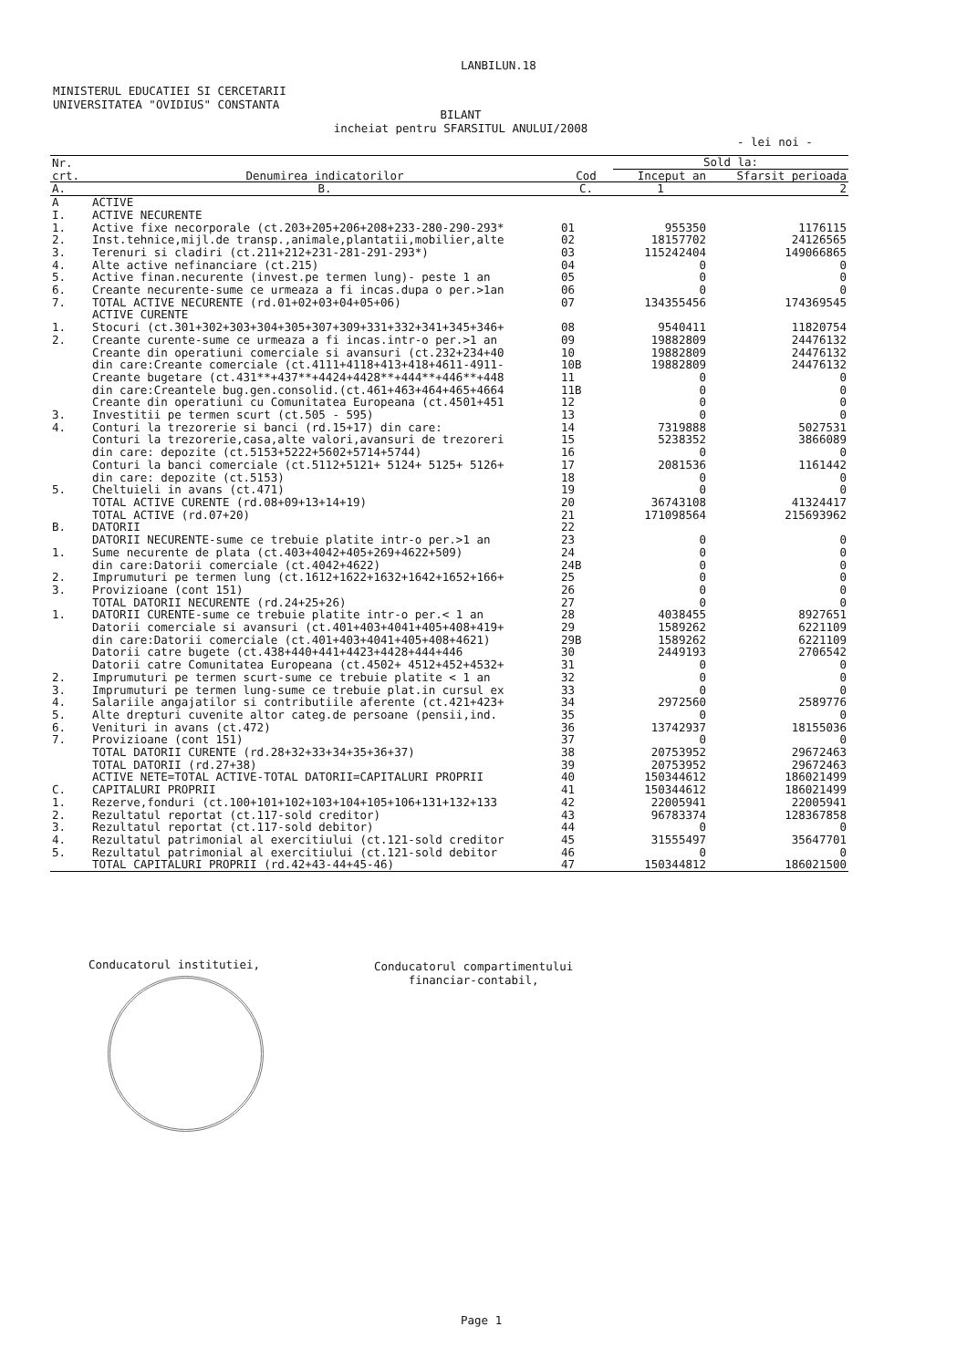LANBILUN.18
MINISTERUL EDUCATIEI SI CERCETARII
UNIVERSITATEA "OVIDIUS" CONSTANTA
BILANT
incheiat pentru SFARSITUL ANULUI/2008
- lei noi -
| Nr. crt. | Denumirea indicatorilor | Cod | Sold la: | |
| --- | --- | --- | --- | --- |
| | | | Inceput an | Sfarsit perioada |
| A. | B. | C. | 1 | 2 |
| A | ACTIVE | | | |
| I. | ACTIVE NECURENTE | | | |
| 1. | Active fixe necorporale (ct.203+205+206+208+233-280-290-293* | 01 | 955350 | 1176115 |
| 2. | Inst.tehnice,mijl.de transp.,animale,plantatii,mobilier,alte | 02 | 18157702 | 24126565 |
| 3. | Terenuri si cladiri (ct.211+212+231-281-291-293*) | 03 | 115242404 | 149066865 |
| 4. | Alte active nefinanciare (ct.215) | 04 | 0 | 0 |
| 5. | Active finan.necurente (invest.pe termen lung)- peste 1 an | 05 | 0 | 0 |
| 6. | Creante necurente-sume ce urmeaza a fi incas.dupa o per.>1an | 06 | 0 | 0 |
| 7. | TOTAL ACTIVE NECURENTE (rd.01+02+03+04+05+06) | 07 | 134355456 | 174369545 |
| | ACTIVE CURENTE | | | |
| 1. | Stocuri (ct.301+302+303+304+305+307+309+331+332+341+345+346+ | 08 | 9540411 | 11820754 |
| 2. | Creante curente-sume ce urmeaza a fi incas.intr-o per.>1 an | 09 | 19882809 | 24476132 |
| | Creante din operatiuni comerciale si avansuri (ct.232+234+40 | 10 | 19882809 | 24476132 |
| | din care:Creante comerciale (ct.4111+4118+413+418+4611-4911- | 10B | 19882809 | 24476132 |
| | Creante bugetare (ct.431**+437**+4424+4428**+444**+446**+448 | 11 | 0 | 0 |
| | din care:Creantele bug.gen.consolid.(ct.461+463+464+465+4664 | 11B | 0 | 0 |
| | Creante din operatiuni cu Comunitatea Europeana (ct.4501+451 | 12 | 0 | 0 |
| 3. | Investitii pe termen scurt (ct.505 - 595) | 13 | 0 | 0 |
| 4. | Conturi la trezorerie si banci (rd.15+17) din care: | 14 | 7319888 | 5027531 |
| | Conturi la trezorerie,casa,alte valori,avansuri de trezoreri | 15 | 5238352 | 3866089 |
| | din care: depozite (ct.5153+5222+5602+5714+5744) | 16 | 0 | 0 |
| | Conturi la banci comerciale (ct.5112+5121+ 5124+ 5125+ 5126+ | 17 | 2081536 | 1161442 |
| | din care: depozite (ct.5153) | 18 | 0 | 0 |
| 5. | Cheltuieli in avans (ct.471) | 19 | 0 | 0 |
| | TOTAL ACTIVE CURENTE (rd.08+09+13+14+19) | 20 | 36743108 | 41324417 |
| | TOTAL ACTIVE (rd.07+20) | 21 | 171098564 | 215693962 |
| B. | DATORII | 22 | | |
| | DATORII NECURENTE-sume ce trebuie platite intr-o per.>1 an | 23 | 0 | 0 |
| 1. | Sume necurente de plata (ct.403+4042+405+269+4622+509) | 24 | 0 | 0 |
| | din care:Datorii comerciale (ct.4042+4622) | 24B | 0 | 0 |
| 2. | Imprumuturi pe termen lung (ct.1612+1622+1632+1642+1652+166+ | 25 | 0 | 0 |
| 3. | Provizioane (cont 151) | 26 | 0 | 0 |
| | TOTAL DATORII NECURENTE (rd.24+25+26) | 27 | 0 | 0 |
| 1. | DATORII CURENTE-sume ce trebuie platite intr-o per.< 1 an | 28 | 4038455 | 8927651 |
| | Datorii comerciale si avansuri (ct.401+403+4041+405+408+419+ | 29 | 1589262 | 6221109 |
| | din care:Datorii comerciale (ct.401+403+4041+405+408+4621) | 29B | 1589262 | 6221109 |
| | Datorii catre bugete (ct.438+440+441+4423+4428+444+446 | 30 | 2449193 | 2706542 |
| | Datorii catre Comunitatea Europeana (ct.4502+ 4512+452+4532+ | 31 | 0 | 0 |
| 2. | Imprumuturi pe termen scurt-sume ce trebuie platite < 1 an | 32 | 0 | 0 |
| 3. | Imprumuturi pe termen lung-sume ce trebuie plat.in cursul ex | 33 | 0 | 0 |
| 4. | Salariile angajatilor si contributiile aferente (ct.421+423+ | 34 | 2972560 | 2589776 |
| 5. | Alte drepturi cuvenite altor categ.de persoane (pensii,ind. | 35 | 0 | 0 |
| 6. | Venituri in avans (ct.472) | 36 | 13742937 | 18155036 |
| 7. | Provizioane (cont 151) | 37 | 0 | 0 |
| | TOTAL DATORII CURENTE (rd.28+32+33+34+35+36+37) | 38 | 20753952 | 29672463 |
| | TOTAL DATORII (rd.27+38) | 39 | 20753952 | 29672463 |
| | ACTIVE NETE=TOTAL ACTIVE-TOTAL DATORII=CAPITALURI PROPRII | 40 | 150344612 | 186021499 |
| C. | CAPITALURI PROPRII | 41 | 150344612 | 186021499 |
| 1. | Rezerve,fonduri (ct.100+101+102+103+104+105+106+131+132+133 | 42 | 22005941 | 22005941 |
| 2. | Rezultatul reportat (ct.117-sold creditor) | 43 | 96783374 | 128367858 |
| 3. | Rezultatul reportat (ct.117-sold debitor) | 44 | 0 | 0 |
| 4. | Rezultatul patrimonial al exercitiului (ct.121-sold creditor | 45 | 31555497 | 35647701 |
| 5. | Rezultatul patrimonial al exercitiului (ct.121-sold debitor | 46 | 0 | 0 |
| | TOTAL CAPITALURI PROPRII (rd.42+43-44+45-46) | 47 | 150344812 | 186021500 |
Conducatorul institutiei,
Conducatorul compartimentului
financiar-contabil,
Page 1